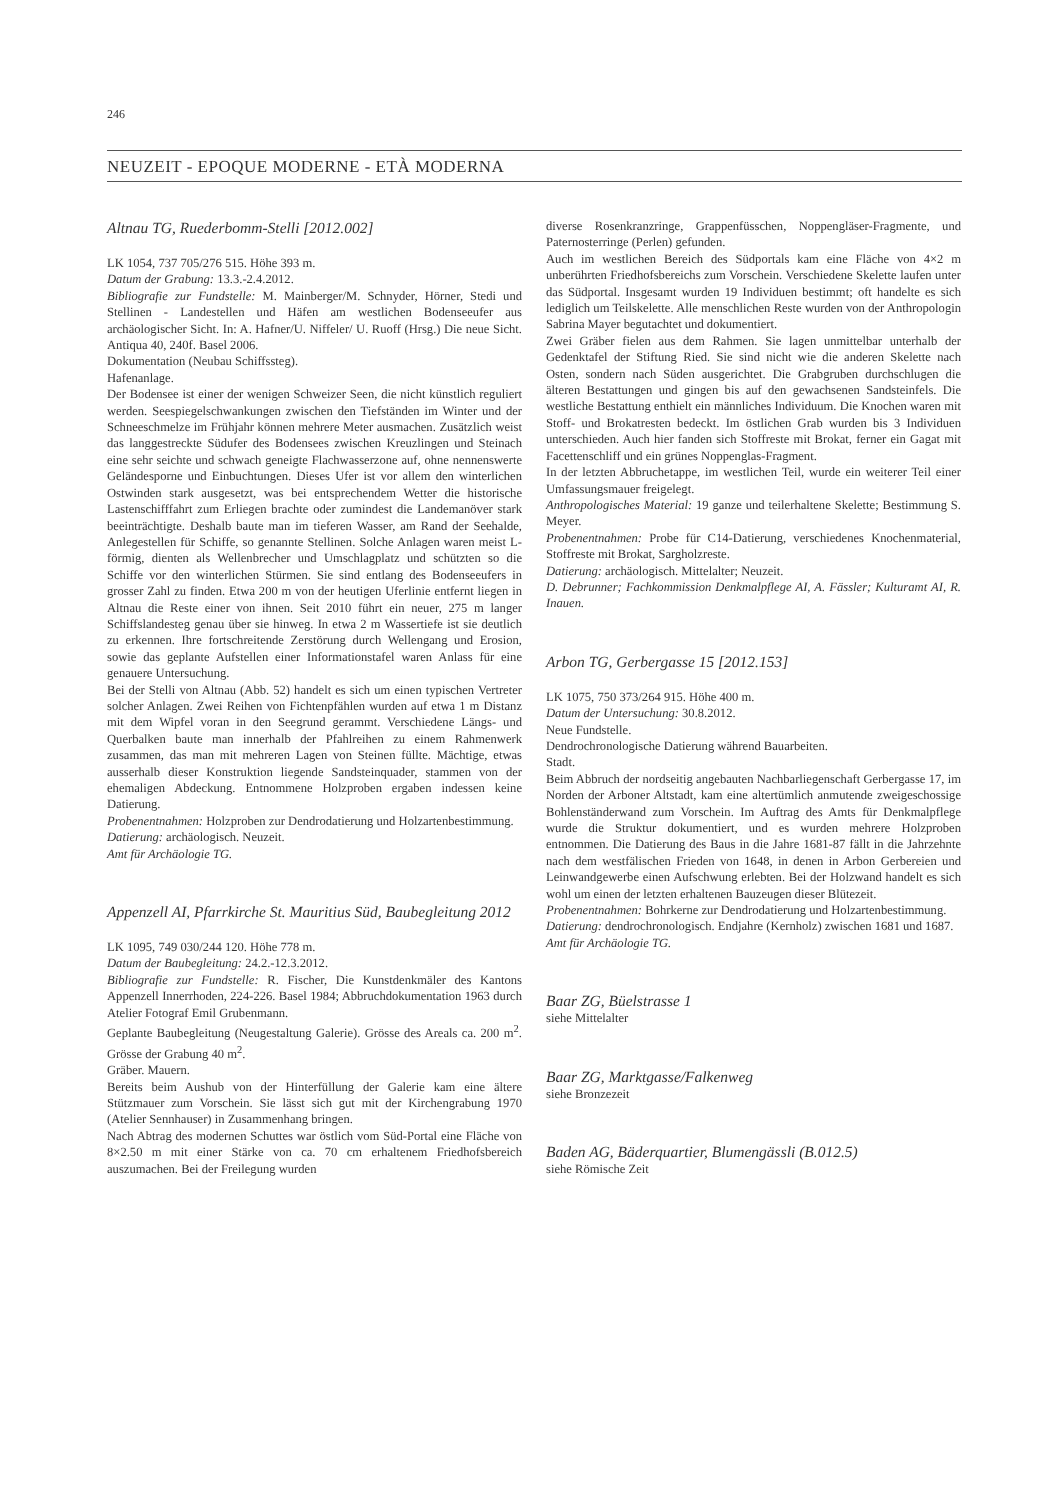246
NEUZEIT - EPOQUE MODERNE - ETÀ MODERNA
Altnau TG, Ruederbomm-Stelli [2012.002]
LK 1054, 737 705/276 515. Höhe 393 m.
Datum der Grabung: 13.3.-2.4.2012.
Bibliografie zur Fundstelle: M. Mainberger/M. Schnyder, Hörner, Stedi und Stellinen - Landestellen und Häfen am westlichen Bodenseeufer aus archäologischer Sicht. In: A. Hafner/U. Niffeler/ U. Ruoff (Hrsg.) Die neue Sicht. Antiqua 40, 240f. Basel 2006.
Dokumentation (Neubau Schiffssteg).
Hafenanlage.
Der Bodensee ist einer der wenigen Schweizer Seen, die nicht künstlich reguliert werden. Seespiegelschwankungen zwischen den Tiefständen im Winter und der Schneeschmelze im Frühjahr können mehrere Meter ausmachen. Zusätzlich weist das langgestreckte Südufer des Bodensees zwischen Kreuzlingen und Steinach eine sehr seichte und schwach geneigte Flachwasserzone auf, ohne nennenswerte Geländesporne und Einbuchtungen. Dieses Ufer ist vor allem den winterlichen Ostwinden stark ausgesetzt, was bei entsprechendem Wetter die historische Lastenschifffahrt zum Erliegen brachte oder zumindest die Landemanöver stark beeinträchtigte. Deshalb baute man im tieferen Wasser, am Rand der Seehalde, Anlegestellen für Schiffe, so genannte Stellinen. Solche Anlagen waren meist L-förmig, dienten als Wellenbrecher und Umschlagplatz und schützten so die Schiffe vor den winterlichen Stürmen. Sie sind entlang des Bodenseeufers in grosser Zahl zu finden. Etwa 200 m von der heutigen Uferlinie entfernt liegen in Altnau die Reste einer von ihnen. Seit 2010 führt ein neuer, 275 m langer Schiffslandesteg genau über sie hinweg. In etwa 2 m Wassertiefe ist sie deutlich zu erkennen. Ihre fortschreitende Zerstörung durch Wellengang und Erosion, sowie das geplante Aufstellen einer Informationstafel waren Anlass für eine genauere Untersuchung.
Bei der Stelli von Altnau (Abb. 52) handelt es sich um einen typischen Vertreter solcher Anlagen. Zwei Reihen von Fichtenpfählen wurden auf etwa 1 m Distanz mit dem Wipfel voran in den Seegrund gerammt. Verschiedene Längs- und Querbalken baute man innerhalb der Pfahlreihen zu einem Rahmenwerk zusammen, das man mit mehreren Lagen von Steinen füllte. Mächtige, etwas ausserhalb dieser Konstruktion liegende Sandsteinquader, stammen von der ehemaligen Abdeckung. Entnommene Holzproben ergaben indessen keine Datierung.
Probenentnahmen: Holzproben zur Dendrodatierung und Holzartenbestimmung.
Datierung: archäologisch. Neuzeit.
Amt für Archäologie TG.
Appenzell AI, Pfarrkirche St. Mauritius Süd, Baubegleitung 2012
LK 1095, 749 030/244 120. Höhe 778 m.
Datum der Baubegleitung: 24.2.-12.3.2012.
Bibliografie zur Fundstelle: R. Fischer, Die Kunstdenkmäler des Kantons Appenzell Innerrhoden, 224-226. Basel 1984; Abbruchdokumentation 1963 durch Atelier Fotograf Emil Grubenmann.
Geplante Baubegleitung (Neugestaltung Galerie). Grösse des Areals ca. 200 m<sup>2</sup>. Grösse der Grabung 40 m<sup>2</sup>.
Gräber. Mauern.
Bereits beim Aushub von der Hinterfüllung der Galerie kam eine ältere Stützmauer zum Vorschein. Sie lässt sich gut mit der Kirchengrabung 1970 (Atelier Sennhauser) in Zusammenhang bringen.
Nach Abtrag des modernen Schuttes war östlich vom Süd-Portal eine Fläche von 8×2.50 m mit einer Stärke von ca. 70 cm erhaltenem Friedhofsbereich auszumachen. Bei der Freilegung wurden
diverse Rosenkranzringe, Grappenfüsschen, Noppengläser-Fragmente, und Paternosterringe (Perlen) gefunden.
Auch im westlichen Bereich des Südportals kam eine Fläche von 4×2 m unberührten Friedhofsbereichs zum Vorschein. Verschiedene Skelette laufen unter das Südportal. Insgesamt wurden 19 Individuen bestimmt; oft handelte es sich lediglich um Teilskelette. Alle menschlichen Reste wurden von der Anthropologin Sabrina Mayer begutachtet und dokumentiert.
Zwei Gräber fielen aus dem Rahmen. Sie lagen unmittelbar unterhalb der Gedenktafel der Stiftung Ried. Sie sind nicht wie die anderen Skelette nach Osten, sondern nach Süden ausgerichtet. Die Grabgruben durchschlugen die älteren Bestattungen und gingen bis auf den gewachsenen Sandsteinfels. Die westliche Bestattung enthielt ein männliches Individuum. Die Knochen waren mit Stoff- und Brokatresten bedeckt. Im östlichen Grab wurden bis 3 Individuen unterschieden. Auch hier fanden sich Stoffreste mit Brokat, ferner ein Gagat mit Facettenschliff und ein grünes Noppenglas-Fragment.
In der letzten Abbruchetappe, im westlichen Teil, wurde ein weiterer Teil einer Umfassungsmauer freigelegt.
Anthropologisches Material: 19 ganze und teilerhaltene Skelette; Bestimmung S. Meyer.
Probenentnahmen: Probe für C14-Datierung, verschiedenes Knochenmaterial, Stoffreste mit Brokat, Sargholzreste.
Datierung: archäologisch. Mittelalter; Neuzeit.
D. Debrunner; Fachkommission Denkmalpflege AI, A. Fässler; Kulturamt AI, R. Inauen.
Arbon TG, Gerbergasse 15 [2012.153]
LK 1075, 750 373/264 915. Höhe 400 m.
Datum der Untersuchung: 30.8.2012.
Neue Fundstelle.
Dendrochronologische Datierung während Bauarbeiten.
Stadt.
Beim Abbruch der nordseitig angebauten Nachbarliegenschaft Gerbergasse 17, im Norden der Arboner Altstadt, kam eine altertümlich anmutende zweigeschossige Bohlenständerwand zum Vorschein. Im Auftrag des Amts für Denkmalpflege wurde die Struktur dokumentiert, und es wurden mehrere Holzproben entnommen. Die Datierung des Baus in die Jahre 1681-87 fällt in die Jahrzehnte nach dem westfälischen Frieden von 1648, in denen in Arbon Gerbereien und Leinwandgewerbe einen Aufschwung erlebten. Bei der Holzwand handelt es sich wohl um einen der letzten erhaltenen Bauzeugen dieser Blütezeit.
Probenentnahmen: Bohrkerne zur Dendrodatierung und Holzartenbestimmung.
Datierung: dendrochronologisch. Endjahre (Kernholz) zwischen 1681 und 1687.
Amt für Archäologie TG.
Baar ZG, Büelstrasse 1
siehe Mittelalter
Baar ZG, Marktgasse/Falkenweg
siehe Bronzezeit
Baden AG, Bäderquartier, Blumengässli (B.012.5)
siehe Römische Zeit